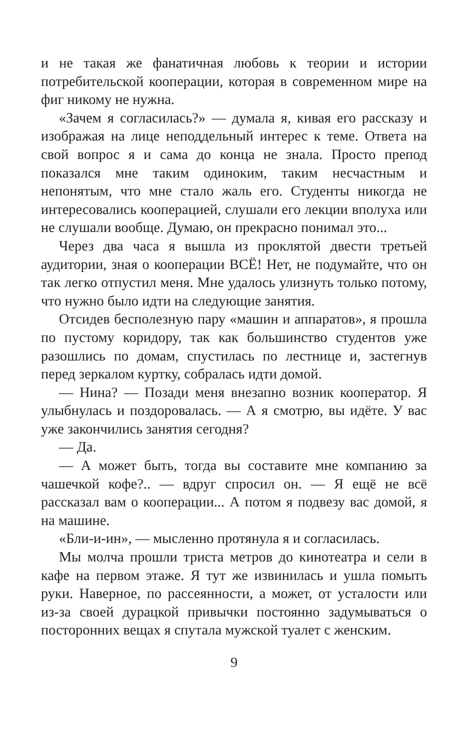и не такая же фанатичная любовь к теории и истории потребительской кооперации, которая в современном мире на фиг никому не нужна.
«Зачем я согласилась?» — думала я, кивая его рассказу и изображая на лице неподдельный интерес к теме. Ответа на свой вопрос я и сама до конца не знала. Просто препод показался мне таким одиноким, таким несчастным и непонятым, что мне стало жаль его. Студенты никогда не интересовались кооперацией, слушали его лекции вполуха или не слушали вообще. Думаю, он прекрасно понимал это...
Через два часа я вышла из проклятой двести третьей аудитории, зная о кооперации ВСЁ! Нет, не подумайте, что он так легко отпустил меня. Мне удалось улизнуть только потому, что нужно было идти на следующие занятия.
Отсидев бесполезную пару «машин и аппаратов», я прошла по пустому коридору, так как большинство студентов уже разошлись по домам, спустилась по лестнице и, застегнув перед зеркалом куртку, собралась идти домой.
— Нина? — Позади меня внезапно возник кооператор. Я улыбнулась и поздоровалась. — А я смотрю, вы идёте. У вас уже закончились занятия сегодня?
— Да.
— А может быть, тогда вы составите мне компанию за чашечкой кофе?.. — вдруг спросил он. — Я ещё не всё рассказал вам о кооперации... А потом я подвезу вас домой, я на машине.
«Бли-и-ин», — мысленно протянула я и согласилась.
Мы молча прошли триста метров до кинотеатра и сели в кафе на первом этаже. Я тут же извинилась и ушла помыть руки. Наверное, по рассеянности, а может, от усталости или из-за своей дурацкой привычки постоянно задумываться о посторонних вещах я спутала мужской туалет с женским.
9